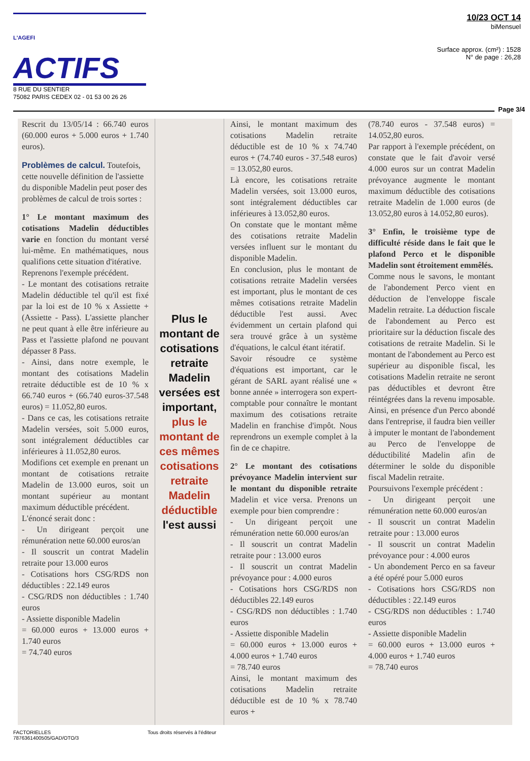L'AGEFI ACTIFS
8 RUE DU SENTIER
75082 PARIS CEDEX 02 - 01 53 00 26 26
10/23 OCT 14
biMensuel
Surface approx. (cm²) : 1528
N° de page : 26,28
Page 3/4
Rescrit du 13/05/14 : 66.740 euros (60.000 euros + 5.000 euros + 1.740 euros).
Problèmes de calcul.
Toutefois, cette nouvelle définition de l'assiette du disponible Madelin peut poser des problèmes de calcul de trois sortes :
1° Le montant maximum des cotisations Madelin déductibles varie en fonction du montant versé lui-même. En mathématiques, nous qualifions cette situation d'itérative.
Reprenons l'exemple précédent.
- Le montant des cotisations retraite Madelin déductible tel qu'il est fixé par la loi est de 10 % x Assiette + (Assiette - Pass). L'assiette plancher ne peut quant à elle être inférieure au Pass et l'assiette plafond ne pouvant dépasser 8 Pass.
- Ainsi, dans notre exemple, le montant des cotisations Madelin retraite déductible est de 10 % x 66.740 euros + (66.740 euros-37.548 euros) = 11.052,80 euros.
- Dans ce cas, les cotisations retraite Madelin versées, soit 5.000 euros, sont intégralement déductibles car inférieures à 11.052,80 euros.
Modifions cet exemple en prenant un montant de cotisations retraite Madelin de 13.000 euros, soit un montant supérieur au montant maximum déductible précédent.
L'énoncé serait donc :
- Un dirigeant perçoit une rémunération nette 60.000 euros/an
- Il souscrit un contrat Madelin retraite pour 13.000 euros
- Cotisations hors CSG/RDS non déductibles : 22.149 euros
- CSG/RDS non déductibles : 1.740 euros
- Assiette disponible Madelin
= 60.000 euros + 13.000 euros + 1.740 euros
= 74.740 euros
Plus le montant de cotisations retraite Madelin versées est important, plus le montant de ces mêmes cotisations retraite Madelin déductible l'est aussi
Ainsi, le montant maximum des cotisations Madelin retraite déductible est de 10 % x 74.740 euros + (74.740 euros - 37.548 euros) = 13.052,80 euros.
Là encore, les cotisations retraite Madelin versées, soit 13.000 euros, sont intégralement déductibles car inférieures à 13.052,80 euros.
On constate que le montant même des cotisations retraite Madelin versées influent sur le montant du disponible Madelin.
En conclusion, plus le montant de cotisations retraite Madelin versées est important, plus le montant de ces mêmes cotisations retraite Madelin déductible l'est aussi. Avec évidemment un certain plafond qui sera trouvé grâce à un système d'équations, le calcul étant itératif.
Savoir résoudre ce système d'équations est important, car le gérant de SARL ayant réalisé une « bonne année » interrogera son expert-comptable pour connaître le montant maximum des cotisations retraite Madelin en franchise d'impôt. Nous reprendrons un exemple complet à la fin de ce chapitre.
2° Le montant des cotisations prévoyance Madelin intervient sur le montant du disponible retraite Madelin et vice versa. Prenons un exemple pour bien comprendre :
- Un dirigeant perçoit une rémunération nette 60.000 euros/an
- Il souscrit un contrat Madelin retraite pour : 13.000 euros
- Il souscrit un contrat Madelin prévoyance pour : 4.000 euros
- Cotisations hors CSG/RDS non déductibles 22.149 euros
- CSG/RDS non déductibles : 1.740 euros
- Assiette disponible Madelin
= 60.000 euros + 13.000 euros + 4.000 euros + 1.740 euros
= 78.740 euros
Ainsi, le montant maximum des cotisations Madelin retraite déductible est de 10 % x 78.740 euros +
(78.740 euros - 37.548 euros) = 14.052,80 euros.
Par rapport à l'exemple précédent, on constate que le fait d'avoir versé 4.000 euros sur un contrat Madelin prévoyance augmente le montant maximum déductible des cotisations retraite Madelin de 1.000 euros (de 13.052,80 euros à 14.052,80 euros).
3° Enfin, le troisième type de difficulté réside dans le fait que le plafond Perco et le disponible Madelin sont étroitement emmêlés.
Comme nous le savons, le montant de l'abondement Perco vient en déduction de l'enveloppe fiscale Madelin retraite. La déduction fiscale de l'abondement au Perco est prioritaire sur la déduction fiscale des cotisations de retraite Madelin. Si le montant de l'abondement au Perco est supérieur au disponible fiscal, les cotisations Madelin retraite ne seront pas déductibles et devront être réintégrées dans la revenu imposable. Ainsi, en présence d'un Perco abondé dans l'entreprise, il faudra bien veiller à imputer le montant de l'abondement au Perco de l'enveloppe de déductibilité Madelin afin de déterminer le solde du disponible fiscal Madelin retraite.
Poursuivons l'exemple précédent :
- Un dirigeant perçoit une rémunération nette 60.000 euros/an
- Il souscrit un contrat Madelin retraite pour : 13.000 euros
- Il souscrit un contrat Madelin prévoyance pour : 4.000 euros
- Un abondement Perco en sa faveur a été opéré pour 5.000 euros
- Cotisations hors CSG/RDS non déductibles : 22.149 euros
- CSG/RDS non déductibles : 1.740 euros
- Assiette disponible Madelin
= 60.000 euros + 13.000 euros + 4.000 euros + 1.740 euros
= 78.740 euros
FACTORIELLES
7876361400505/GAD/OTO/3
Tous droits réservés à l'éditeur